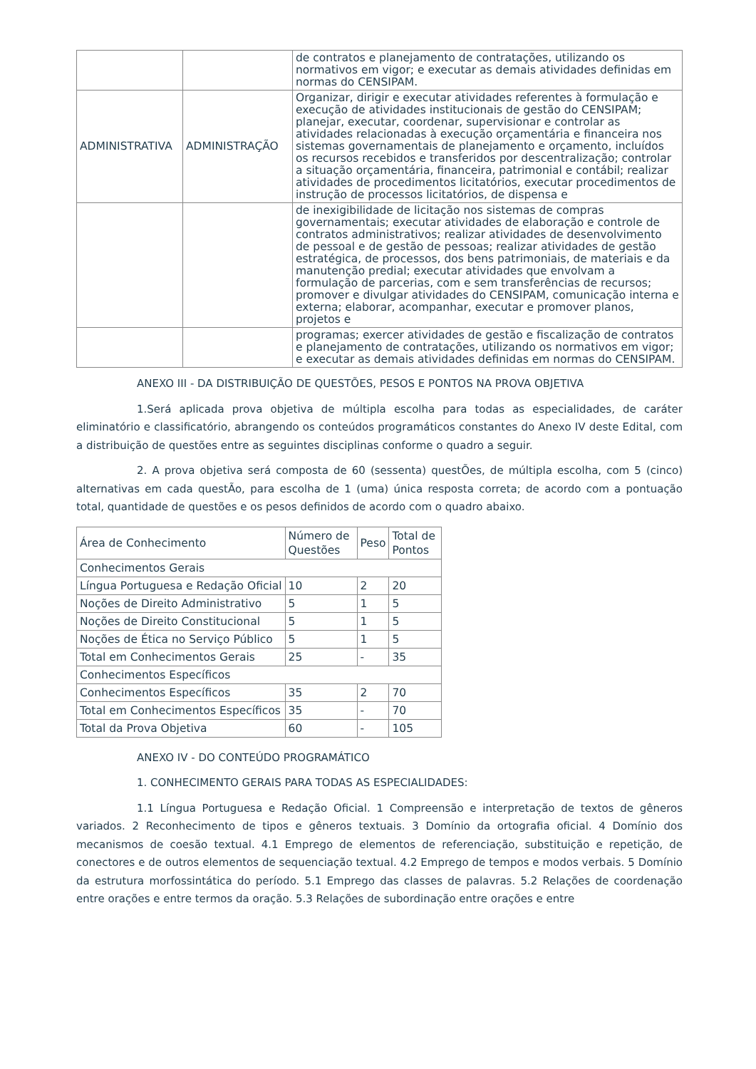| | | de contratos e planejamento de contratações, utilizando os normativos em vigor; e executar as demais atividades definidas em normas do CENSIPAM. |
| ADMINISTRATIVA | ADMINISTRAÇÃO | Organizar, dirigir e executar atividades referentes à formulação e execução de atividades institucionais de gestão do CENSIPAM; planejar, executar, coordenar, supervisionar e controlar as atividades relacionadas à execução orçamentária e financeira nos sistemas governamentais de planejamento e orçamento, incluídos os recursos recebidos e transferidos por descentralização; controlar a situação orçamentária, financeira, patrimonial e contábil; realizar atividades de procedimentos licitatórios, executar procedimentos de instrução de processos licitatórios, de dispensa e |
| | | de inexigibilidade de licitação nos sistemas de compras governamentais; executar atividades de elaboração e controle de contratos administrativos; realizar atividades de desenvolvimento de pessoal e de gestão de pessoas; realizar atividades de gestão estratégica, de processos, dos bens patrimoniais, de materiais e da manutenção predial; executar atividades que envolvam a formulação de parcerias, com e sem transferências de recursos; promover e divulgar atividades do CENSIPAM, comunicação interna e externa; elaborar, acompanhar, executar e promover planos, projetos e |
| | | programas; exercer atividades de gestão e fiscalização de contratos e planejamento de contratações, utilizando os normativos em vigor; e executar as demais atividades definidas em normas do CENSIPAM. |
ANEXO III - DA DISTRIBUIÇÃO DE QUESTÕES, PESOS E PONTOS NA PROVA OBJETIVA
1.Será aplicada prova objetiva de múltipla escolha para todas as especialidades, de caráter eliminatório e classificatório, abrangendo os conteúdos programáticos constantes do Anexo IV deste Edital, com a distribuição de questões entre as seguintes disciplinas conforme o quadro a seguir.
2. A prova objetiva será composta de 60 (sessenta) questÕes, de múltipla escolha, com 5 (cinco) alternativas em cada questÃo, para escolha de 1 (uma) única resposta correta; de acordo com a pontuação total, quantidade de questões e os pesos definidos de acordo com o quadro abaixo.
| Área de Conhecimento | Número de Questões | Peso | Total de Pontos |
| --- | --- | --- | --- |
| Conhecimentos Gerais | | | |
| Língua Portuguesa e Redação Oficial | 10 | 2 | 20 |
| Noções de Direito Administrativo | 5 | 1 | 5 |
| Noções de Direito Constitucional | 5 | 1 | 5 |
| Noções de Ética no Serviço Público | 5 | 1 | 5 |
| Total em Conhecimentos Gerais | 25 | - | 35 |
| Conhecimentos Específicos | | | |
| Conhecimentos Específicos | 35 | 2 | 70 |
| Total em Conhecimentos Específicos | 35 | - | 70 |
| Total da Prova Objetiva | 60 | - | 105 |
ANEXO IV - DO CONTEÚDO PROGRAMÁTICO
1. CONHECIMENTO GERAIS PARA TODAS AS ESPECIALIDADES:
1.1 Língua Portuguesa e Redação Oficial. 1 Compreensão e interpretação de textos de gêneros variados. 2 Reconhecimento de tipos e gêneros textuais. 3 Domínio da ortografia oficial. 4 Domínio dos mecanismos de coesão textual. 4.1 Emprego de elementos de referenciação, substituição e repetição, de conectores e de outros elementos de sequenciação textual. 4.2 Emprego de tempos e modos verbais. 5 Domínio da estrutura morfossintática do período. 5.1 Emprego das classes de palavras. 5.2 Relações de coordenação entre orações e entre termos da oração. 5.3 Relações de subordinação entre orações e entre